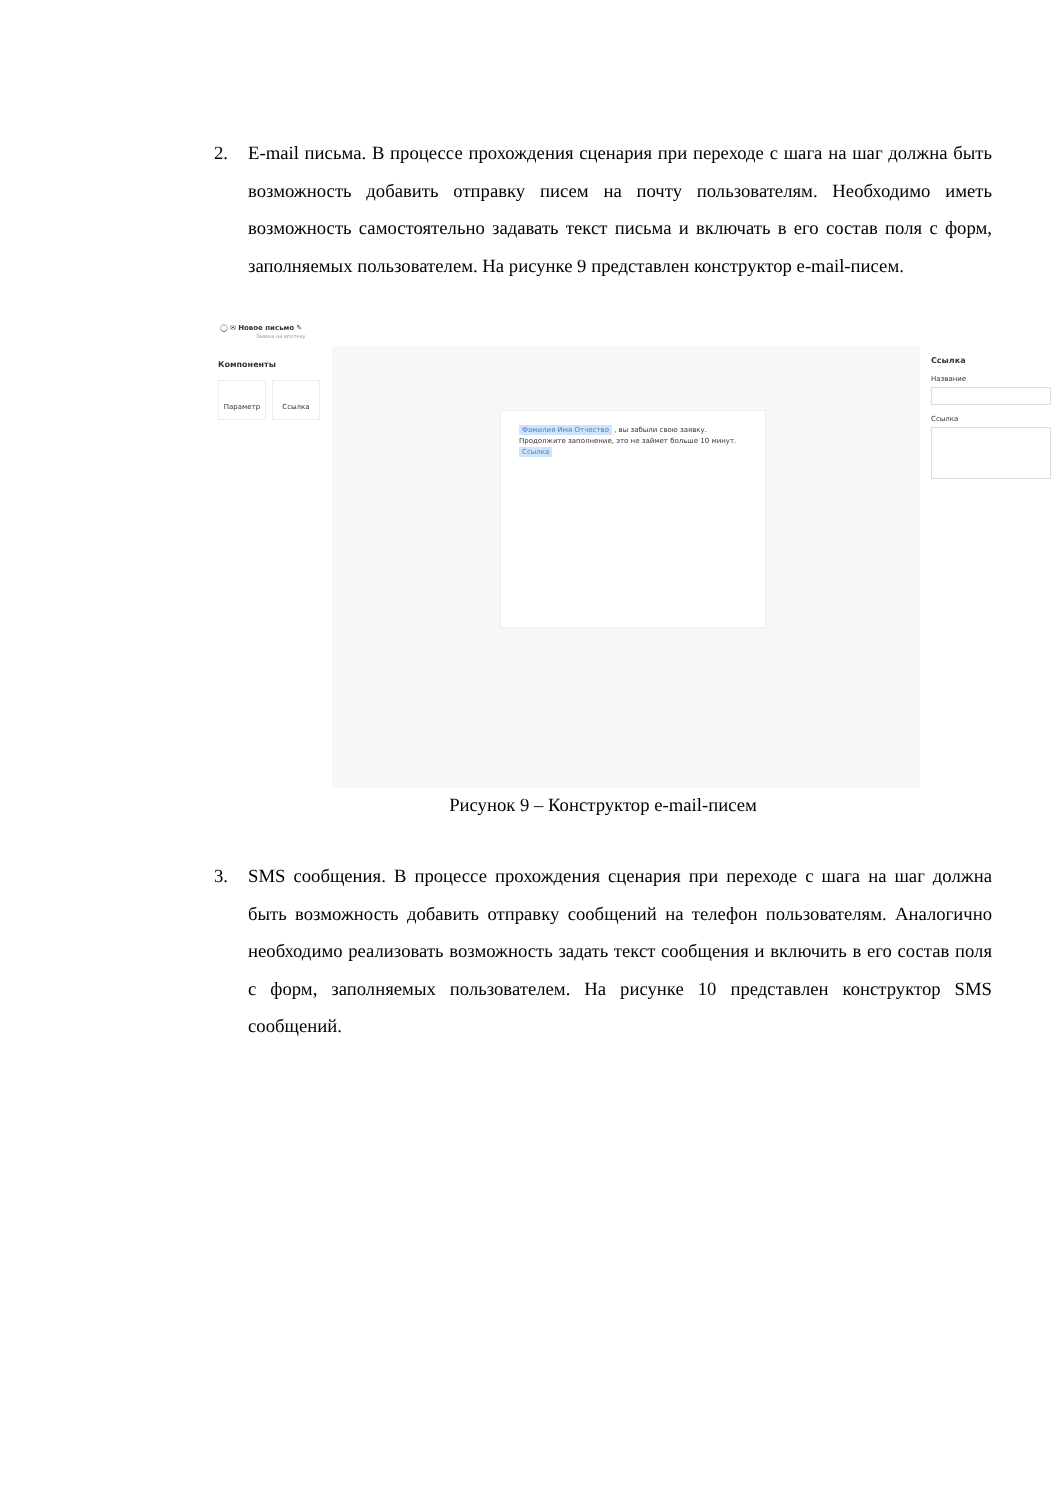2.
E-mail письма. В процессе прохождения сценария при переходе с шага на шаг должна быть возможность добавить отправку писем на почту пользователям. Необходимо иметь возможность самостоятельно задавать текст письма и включать в его состав поля с форм, заполняемых пользователем. На рисунке 9 представлен конструктор e-mail-писем.
◯ ✉ Новое письмо ✎
Заявка на ипотеку
Компоненты
Параметр Ссылка
Фамилия Имя Отчество , вы забыли свою заявку. Продолжите заполнение, это не займет больше 10 минут. Ссылка
Ссылка
Название
Ссылка
Рисунок 9 – Конструктор e-mail-писем
3.
SMS сообщения. В процессе прохождения сценария при переходе с шага на шаг должна быть возможность добавить отправку сообщений на телефон пользователям. Аналогично необходимо реализовать возможность задать текст сообщения и включить в его состав поля с форм, заполняемых пользователем. На рисунке 10 представлен конструктор SMS сообщений.